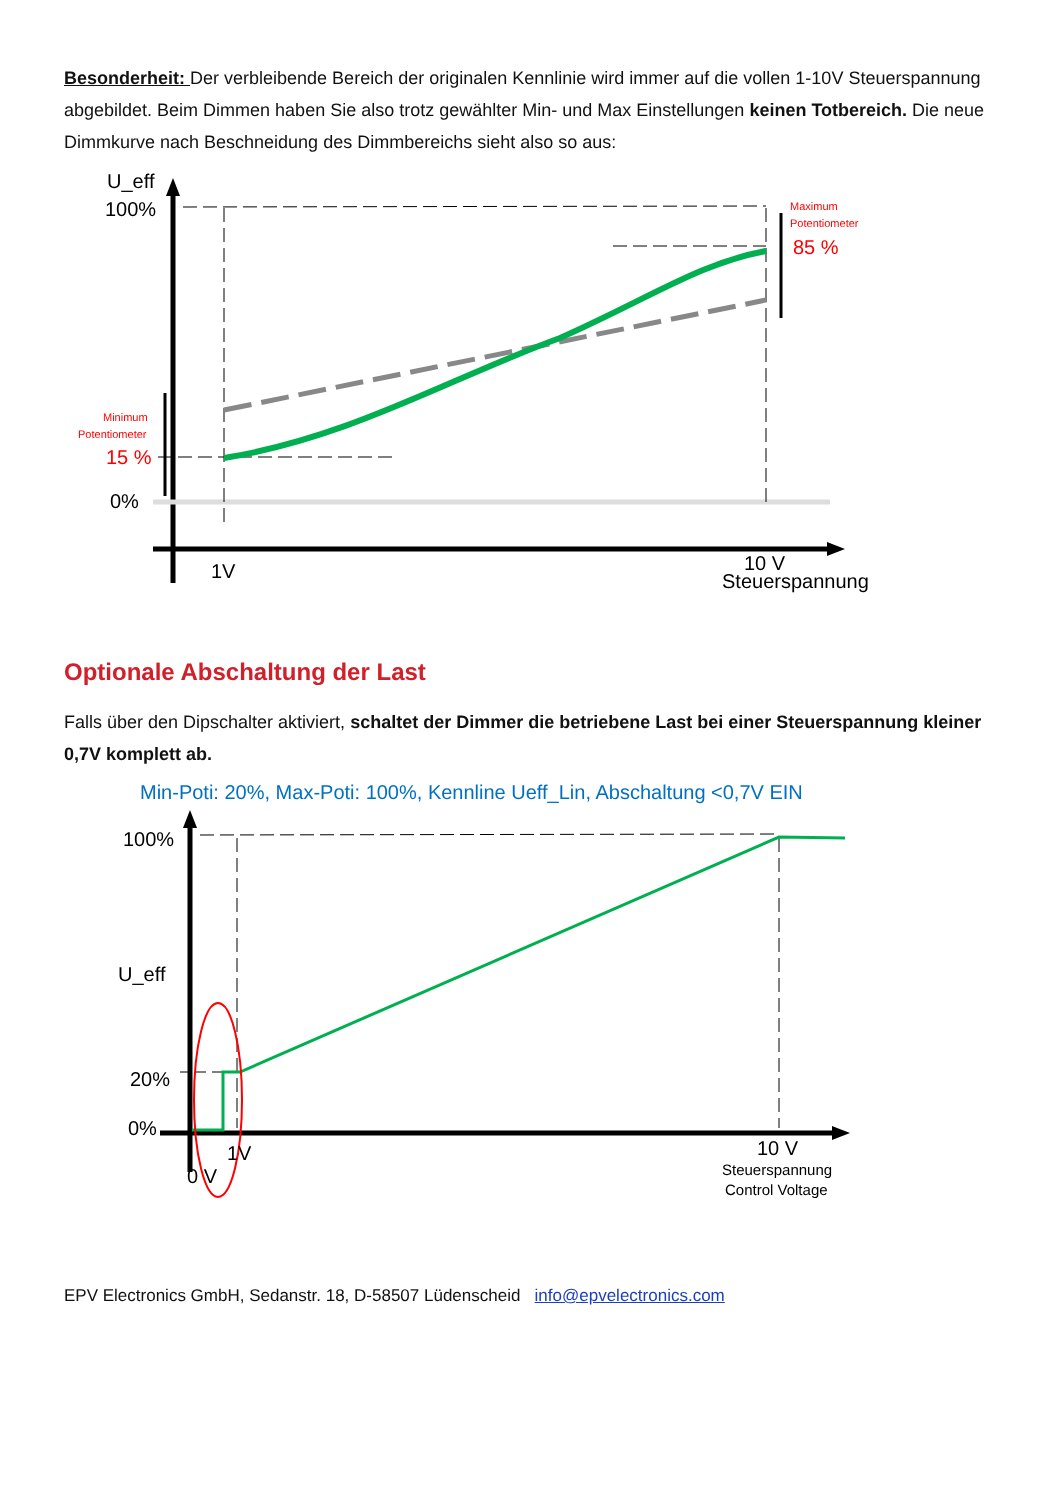Besonderheit: Der verbleibende Bereich der originalen Kennlinie wird immer auf die vollen 1-10V Steuerspannung abgebildet. Beim Dimmen haben Sie also trotz gewählter Min- und Max Einstellungen keinen Totbereich. Die neue Dimmkurve nach Beschneidung des Dimmbereichs sieht also so aus:
U_eff
100%
0%
Minimum
Potentiometer
15 %
Maximum
Potentiometer
85 %
1V
10 V
Steuerspannung
Optionale Abschaltung der Last
Falls über den Dipschalter aktiviert, schaltet der Dimmer die betriebene Last bei einer Steuerspannung kleiner 0,7V komplett ab.
Min-Poti: 20%, Max-Poti: 100%, Kennline Ueff_Lin, Abschaltung <0,7V EIN
100%
U_eff
20%
0%
1V
0 V
10 V
Steuerspannung
Control Voltage
EPV Electronics GmbH, Sedanstr. 18, D-58507 Lüdenscheid info@epvelectronics.com